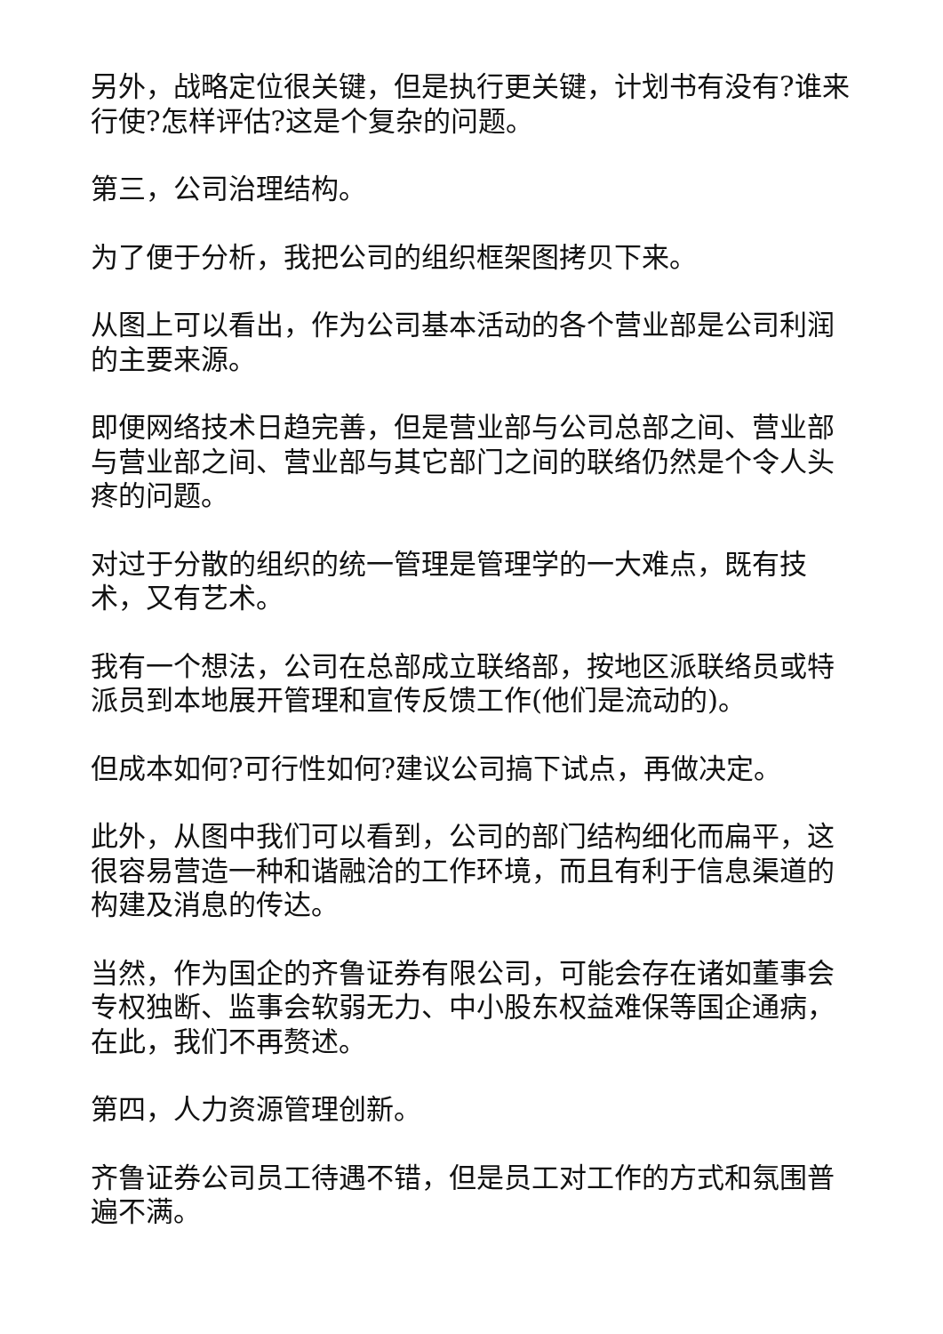另外，战略定位很关键，但是执行更关键，计划书有没有?谁来行使?怎样评估?这是个复杂的问题。
第三，公司治理结构。
为了便于分析，我把公司的组织框架图拷贝下来。
从图上可以看出，作为公司基本活动的各个营业部是公司利润的主要来源。
即便网络技术日趋完善，但是营业部与公司总部之间、营业部与营业部之间、营业部与其它部门之间的联络仍然是个令人头疼的问题。
对过于分散的组织的统一管理是管理学的一大难点，既有技术，又有艺术。
我有一个想法，公司在总部成立联络部，按地区派联络员或特派员到本地展开管理和宣传反馈工作(他们是流动的)。
但成本如何?可行性如何?建议公司搞下试点，再做决定。
此外，从图中我们可以看到，公司的部门结构细化而扁平，这很容易营造一种和谐融洽的工作环境，而且有利于信息渠道的构建及消息的传达。
当然，作为国企的齐鲁证券有限公司，可能会存在诸如董事会专权独断、监事会软弱无力、中小股东权益难保等国企通病，在此，我们不再赘述。
第四，人力资源管理创新。
齐鲁证券公司员工待遇不错，但是员工对工作的方式和氛围普遍不满。